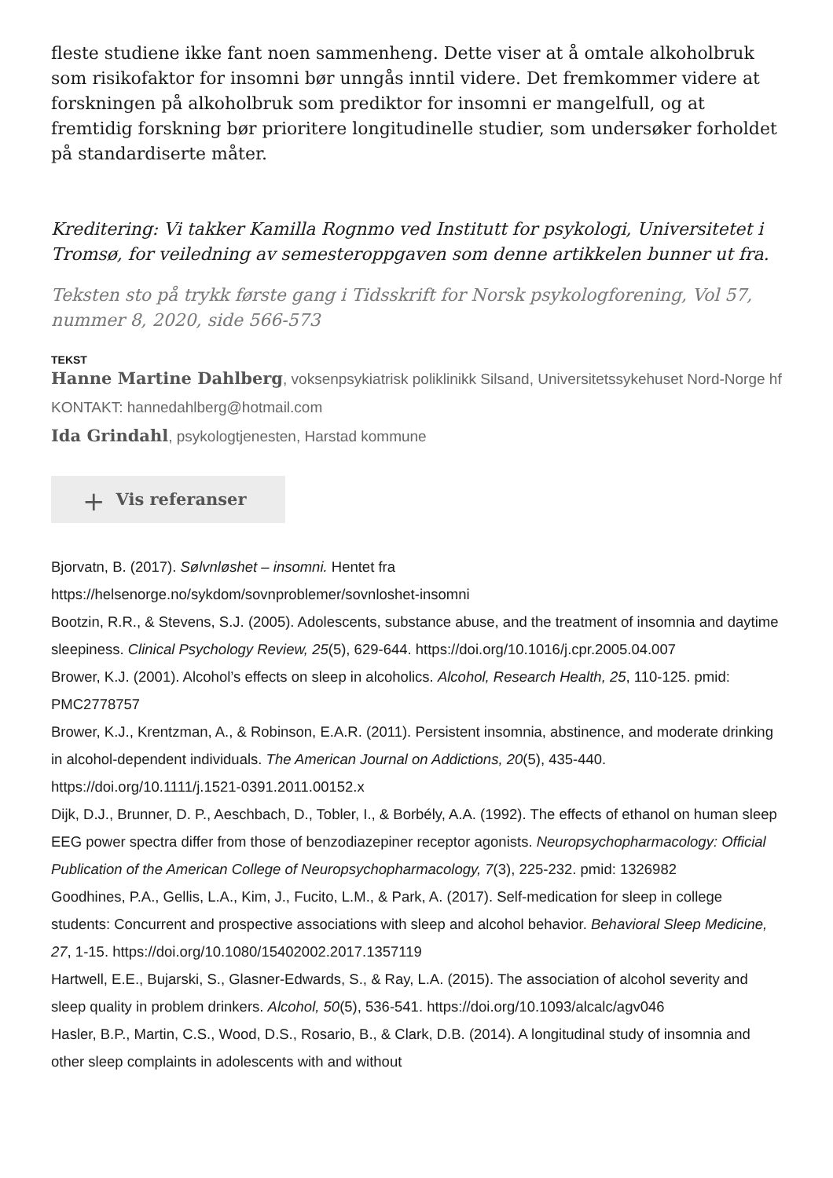fleste studiene ikke fant noen sammenheng. Dette viser at å omtale alkoholbruk som risikofaktor for insomni bør unngås inntil videre. Det fremkommer videre at forskningen på alkoholbruk som prediktor for insomni er mangelfull, og at fremtidig forskning bør prioritere longitudinelle studier, som undersøker forholdet på standardiserte måter.
Kreditering: Vi takker Kamilla Rognmo ved Institutt for psykologi, Universitetet i Tromsø, for veiledning av semesteroppgaven som denne artikkelen bunner ut fra.
Teksten sto på trykk første gang i Tidsskrift for Norsk psykologforening, Vol 57, nummer 8, 2020, side 566-573
TEKST
Hanne Martine Dahlberg, voksenpsykiatrisk poliklinikk Silsand, Universitetssykehuset Nord-Norge hf
KONTAKT: hannedahlberg@hotmail.com
Ida Grindahl, psykologtjenesten, Harstad kommune
+ Vis referanser
Bjorvatn, B. (2017). Sølvnløshet – insomni. Hentet fra
https://helsenorge.no/sykdom/sovnproblemer/sovnloshet-insomni
Bootzin, R.R., & Stevens, S.J. (2005). Adolescents, substance abuse, and the treatment of insomnia and daytime sleepiness. Clinical Psychology Review, 25(5), 629-644. https://doi.org/10.1016/j.cpr.2005.04.007
Brower, K.J. (2001). Alcohol’s effects on sleep in alcoholics. Alcohol, Research Health, 25, 110-125. pmid: PMC2778757
Brower, K.J., Krentzman, A., & Robinson, E.A.R. (2011). Persistent insomnia, abstinence, and moderate drinking in alcohol-dependent individuals. The American Journal on Addictions, 20(5), 435-440. https://doi.org/10.1111/j.1521-0391.2011.00152.x
Dijk, D.J., Brunner, D. P., Aeschbach, D., Tobler, I., & Borbély, A.A. (1992). The effects of ethanol on human sleep EEG power spectra differ from those of benzodiazepiner receptor agonists. Neuropsychopharmacology: Official Publication of the American College of Neuropsychopharmacology, 7(3), 225-232. pmid: 1326982
Goodhines, P.A., Gellis, L.A., Kim, J., Fucito, L.M., & Park, A. (2017). Self-medication for sleep in college students: Concurrent and prospective associations with sleep and alcohol behavior. Behavioral Sleep Medicine, 27, 1-15. https://doi.org/10.1080/15402002.2017.1357119
Hartwell, E.E., Bujarski, S., Glasner-Edwards, S., & Ray, L.A. (2015). The association of alcohol severity and sleep quality in problem drinkers. Alcohol, 50(5), 536-541. https://doi.org/10.1093/alcalc/agv046
Hasler, B.P., Martin, C.S., Wood, D.S., Rosario, B., & Clark, D.B. (2014). A longitudinal study of insomnia and other sleep complaints in adolescents with and without